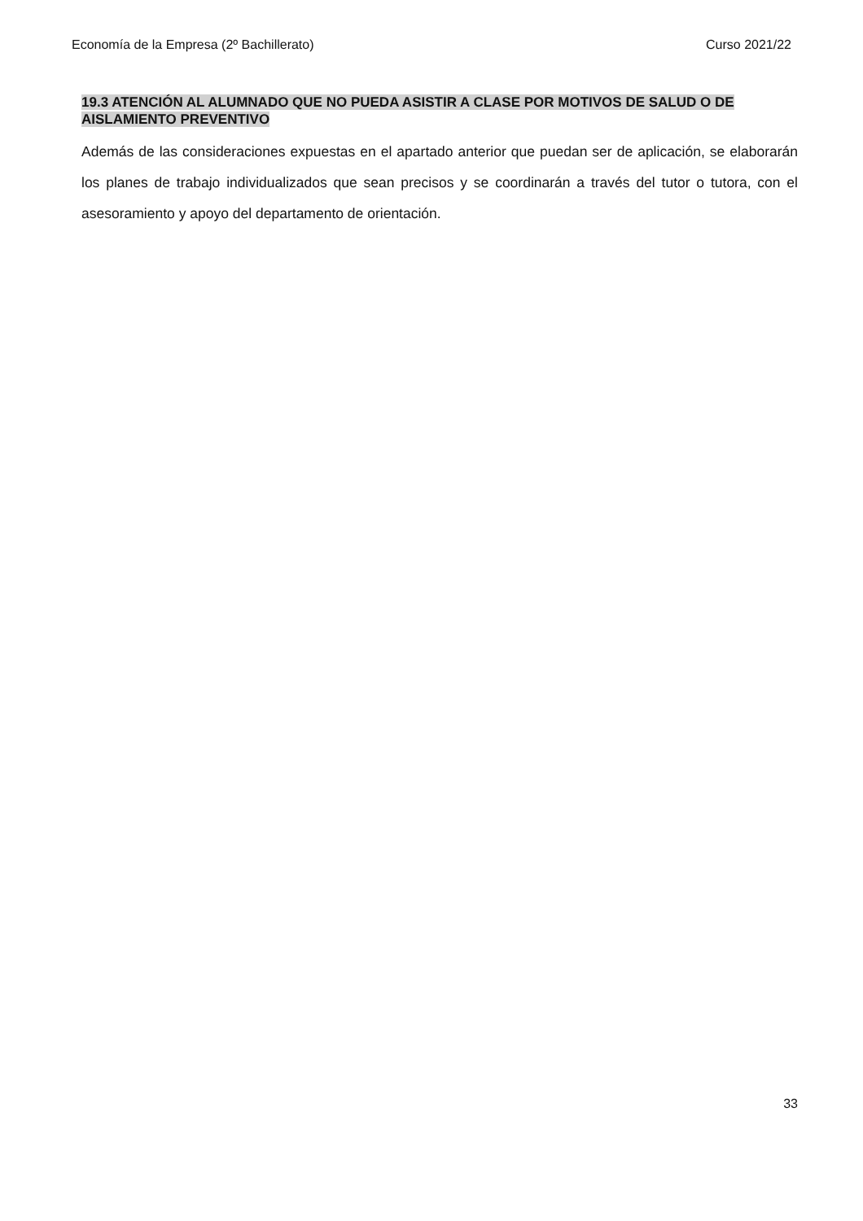Economía de la Empresa (2º Bachillerato) Curso 2021/22
19.3 ATENCIÓN AL ALUMNADO QUE NO PUEDA ASISTIR A CLASE POR MOTIVOS DE SALUD O DE AISLAMIENTO PREVENTIVO
Además de las consideraciones expuestas en el apartado anterior que puedan ser de aplicación, se elaborarán los planes de trabajo individualizados que sean precisos y se coordinarán a través del tutor o tutora, con el asesoramiento y apoyo del departamento de orientación.
33